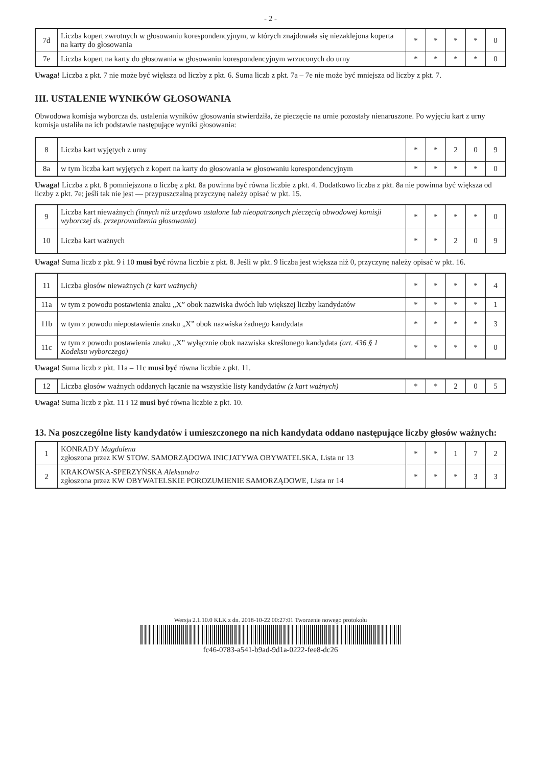- 2 -
| 7d | Liczba kopert zwrotnych w głosowaniu korespondencyjnym, w których znajdowała się niezaklejona koperta na karty do głosowania | * | * | * | * | 0 |
| 7e | Liczba kopert na karty do głosowania w głosowaniu korespondencyjnym wrzuconych do urny | * | * | * | * | 0 |
Uwaga! Liczba z pkt. 7 nie może być większa od liczby z pkt. 6. Suma liczb z pkt. 7a – 7e nie może być mniejsza od liczby z pkt. 7.
III. USTALENIE WYNIKÓW GŁOSOWANIA
Obwodowa komisja wyborcza ds. ustalenia wyników głosowania stwierdziła, że pieczęcie na urnie pozostały nienaruszone. Po wyjęciu kart z urny komisja ustaliła na ich podstawie następujące wyniki głosowania:
| 8 | Liczba kart wyjętych z urny | * | * | 2 | 0 | 9 |
| 8a | w tym liczba kart wyjętych z kopert na karty do głosowania w głosowaniu korespondencyjnym | * | * | * | * | 0 |
Uwaga! Liczba z pkt. 8 pomniejszona o liczbę z pkt. 8a powinna być równa liczbie z pkt. 4. Dodatkowo liczba z pkt. 8a nie powinna być większa od liczby z pkt. 7e; jeśli tak nie jest — przypuszczalną przyczynę należy opisać w pkt. 15.
| 9 | Liczba kart nieważnych (innych niż urzędowo ustalone lub nieopatrzonych pieczęcią obwodowej komisji wyborczej ds. przeprowadzenia głosowania) | * | * | * | * | 0 |
| 10 | Liczba kart ważnych | * | * | 2 | 0 | 9 |
Uwaga! Suma liczb z pkt. 9 i 10 musi być równa liczbie z pkt. 8. Jeśli w pkt. 9 liczba jest większa niż 0, przyczynę należy opisać w pkt. 16.
| 11 | Liczba głosów nieważnych (z kart ważnych) | * | * | * | * | 4 |
| 11a | w tym z powodu postawienia znaku „X” obok nazwiska dwóch lub większej liczby kandydatów | * | * | * | * | 1 |
| 11b | w tym z powodu niepostawienia znaku „X” obok nazwiska żadnego kandydata | * | * | * | * | 3 |
| 11c | w tym z powodu postawienia znaku „X” wyłącznie obok nazwiska skreślonego kandydata (art. 436 § 1 Kodeksu wyborczego) | * | * | * | * | 0 |
Uwaga! Suma liczb z pkt. 11a – 11c musi być równa liczbie z pkt. 11.
| 12 | Liczba głosów ważnych oddanych łącznie na wszystkie listy kandydatów (z kart ważnych) | * | * | 2 | 0 | 5 |
Uwaga! Suma liczb z pkt. 11 i 12 musi być równa liczbie z pkt. 10.
13. Na poszczególne listy kandydatów i umieszczonego na nich kandydata oddano następujące liczby głosów ważnych:
| 1 | KONRADY Magdalena zgłoszona przez KW STOW. SAMORZĄDOWA INICJATYWA OBYWATELSKA, Lista nr 13 | * | * | 1 | 7 | 2 |
| 2 | KRAKOWSKA-SPERZYŃSKA Aleksandra zgłoszona przez KW OBYWATELSKIE POROZUMIENIE SAMORZĄDOWE, Lista nr 14 | * | * | * | 3 | 3 |
Wersja 2.1.10.0 KLK z dn. 2018-10-22 00:27:01 Tworzenie nowego protokołu
fc46-0783-a541-b9ad-9d1a-0222-fee8-dc26